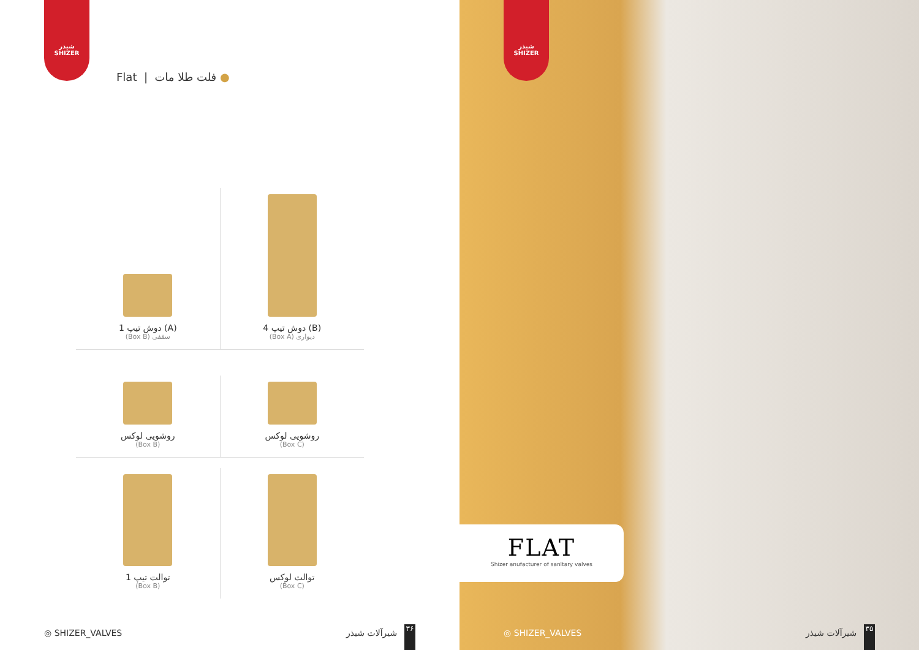شیذر
SHIZER
Flat | فلت طلا مات ●
دوش تیپ 1 (A)
(Box B) سقفی
دوش تیپ 4 (B)
(Box A) دیواری
روشویی لوکس
(Box B)
روشویی لوکس
(Box C)
توالت تیپ 1
(Box B)
توالت لوکس
(Box C)
◎ SHIZER_VALVES شیرآلات شیذر
۳۶
شیذر
SHIZER
FLAT
Shizer anufacturer of sanltary valves
◎ SHIZER_VALVES شیرآلات شیذر
۳۵